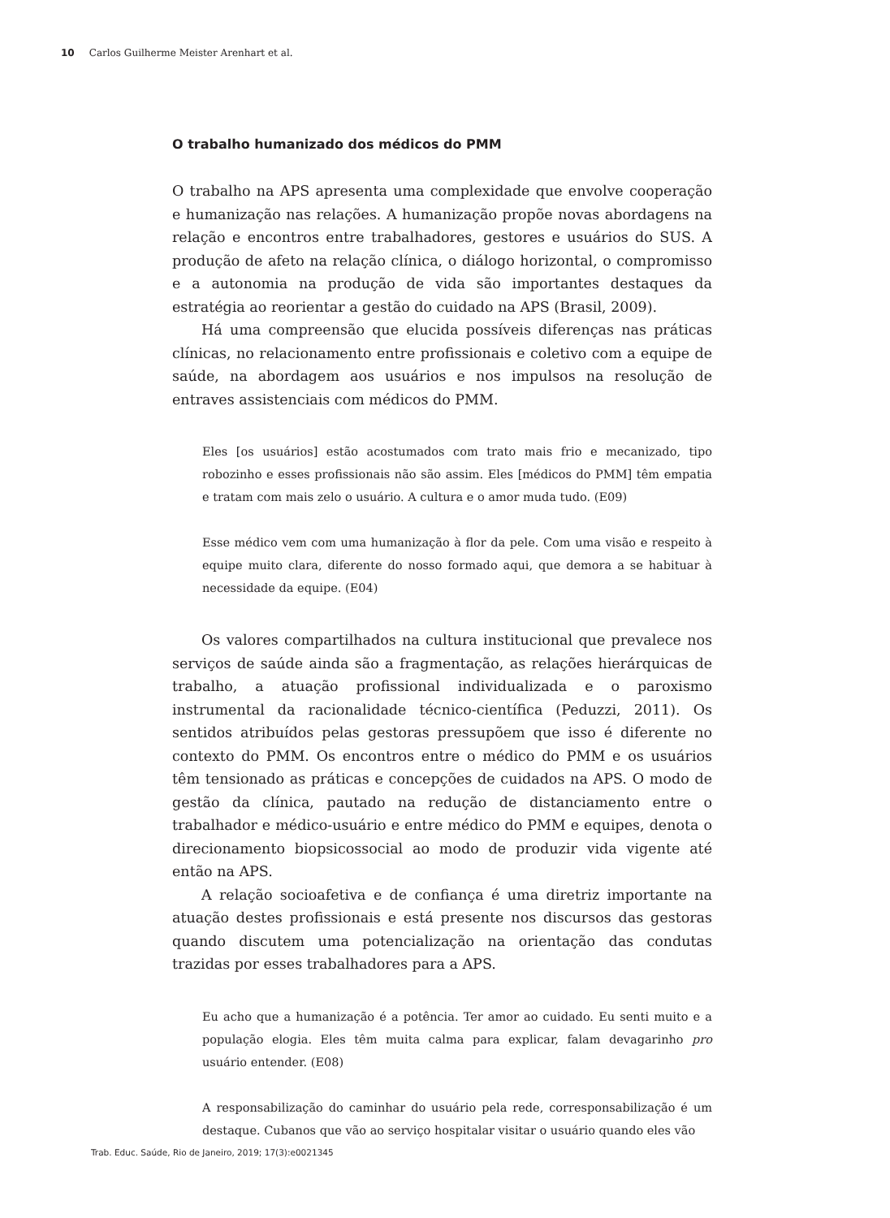10 Carlos Guilherme Meister Arenhart et al.
O trabalho humanizado dos médicos do PMM
O trabalho na APS apresenta uma complexidade que envolve cooperação e humanização nas relações. A humanização propõe novas abordagens na relação e encontros entre trabalhadores, gestores e usuários do SUS. A produção de afeto na relação clínica, o diálogo horizontal, o compromisso e a autonomia na produção de vida são importantes destaques da estratégia ao reorientar a gestão do cuidado na APS (Brasil, 2009).
Há uma compreensão que elucida possíveis diferenças nas práticas clínicas, no relacionamento entre profissionais e coletivo com a equipe de saúde, na abordagem aos usuários e nos impulsos na resolução de entraves assistenciais com médicos do PMM.
Eles [os usuários] estão acostumados com trato mais frio e mecanizado, tipo robozinho e esses profissionais não são assim. Eles [médicos do PMM] têm empatia e tratam com mais zelo o usuário. A cultura e o amor muda tudo. (E09)
Esse médico vem com uma humanização à flor da pele. Com uma visão e respeito à equipe muito clara, diferente do nosso formado aqui, que demora a se habituar à necessidade da equipe. (E04)
Os valores compartilhados na cultura institucional que prevalece nos serviços de saúde ainda são a fragmentação, as relações hierárquicas de trabalho, a atuação profissional individualizada e o paroxismo instrumental da racionalidade técnico-científica (Peduzzi, 2011). Os sentidos atribuídos pelas gestoras pressupõem que isso é diferente no contexto do PMM. Os encontros entre o médico do PMM e os usuários têm tensionado as práticas e concepções de cuidados na APS. O modo de gestão da clínica, pautado na redução de distanciamento entre o trabalhador e médico-usuário e entre médico do PMM e equipes, denota o direcionamento biopsicossocial ao modo de produzir vida vigente até então na APS.
A relação socioafetiva e de confiança é uma diretriz importante na atuação destes profissionais e está presente nos discursos das gestoras quando discutem uma potencialização na orientação das condutas trazidas por esses trabalhadores para a APS.
Eu acho que a humanização é a potência. Ter amor ao cuidado. Eu senti muito e a população elogia. Eles têm muita calma para explicar, falam devagarinho pro usuário entender. (E08)
A responsabilização do caminhar do usuário pela rede, corresponsabilização é um destaque. Cubanos que vão ao serviço hospitalar visitar o usuário quando eles vão
Trab. Educ. Saúde, Rio de Janeiro, 2019; 17(3):e0021345